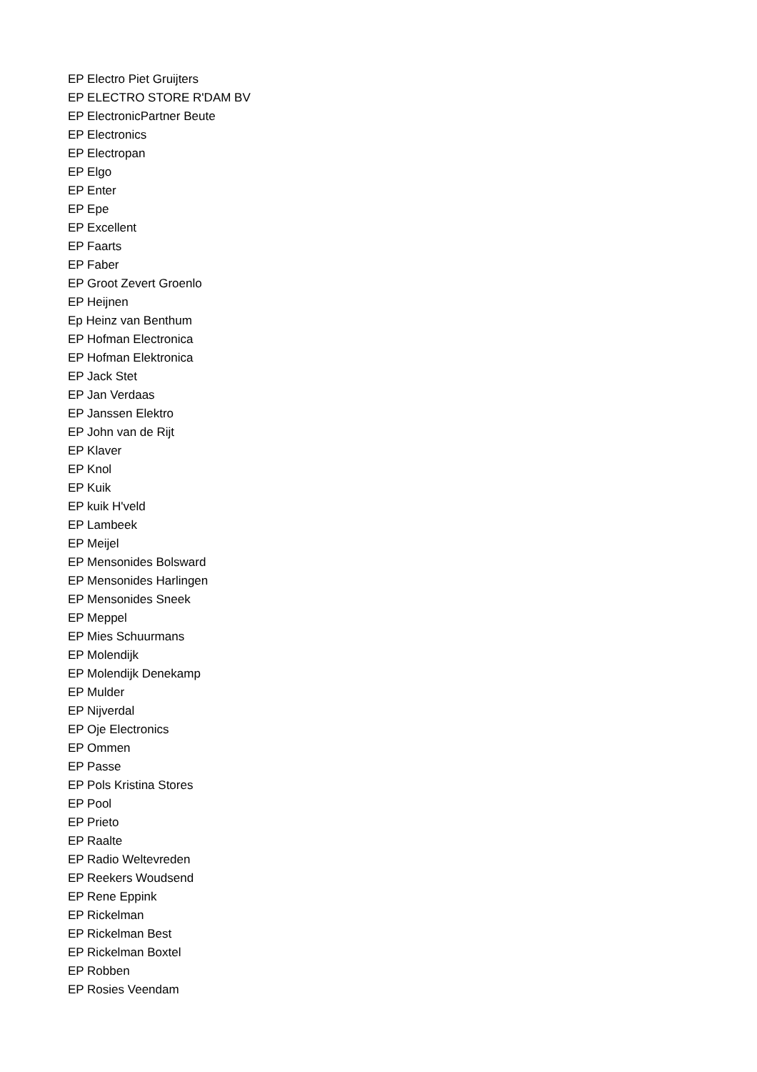EP Electro Piet Gruijters
EP ELECTRO STORE R'DAM BV
EP ElectronicPartner Beute
EP Electronics
EP Electropan
EP Elgo
EP Enter
EP Epe
EP Excellent
EP Faarts
EP Faber
EP Groot Zevert Groenlo
EP Heijnen
Ep Heinz van Benthum
EP Hofman Electronica
EP Hofman Elektronica
EP Jack Stet
EP Jan Verdaas
EP Janssen Elektro
EP John van de Rijt
EP Klaver
EP Knol
EP Kuik
EP kuik H'veld
EP Lambeek
EP Meijel
EP Mensonides Bolsward
EP Mensonides Harlingen
EP Mensonides Sneek
EP Meppel
EP Mies Schuurmans
EP Molendijk
EP Molendijk Denekamp
EP Mulder
EP Nijverdal
EP Oje Electronics
EP Ommen
EP Passe
EP Pols Kristina Stores
EP Pool
EP Prieto
EP Raalte
EP Radio Weltevreden
EP Reekers Woudsend
EP Rene Eppink
EP Rickelman
EP Rickelman Best
EP Rickelman Boxtel
EP Robben
EP Rosies Veendam